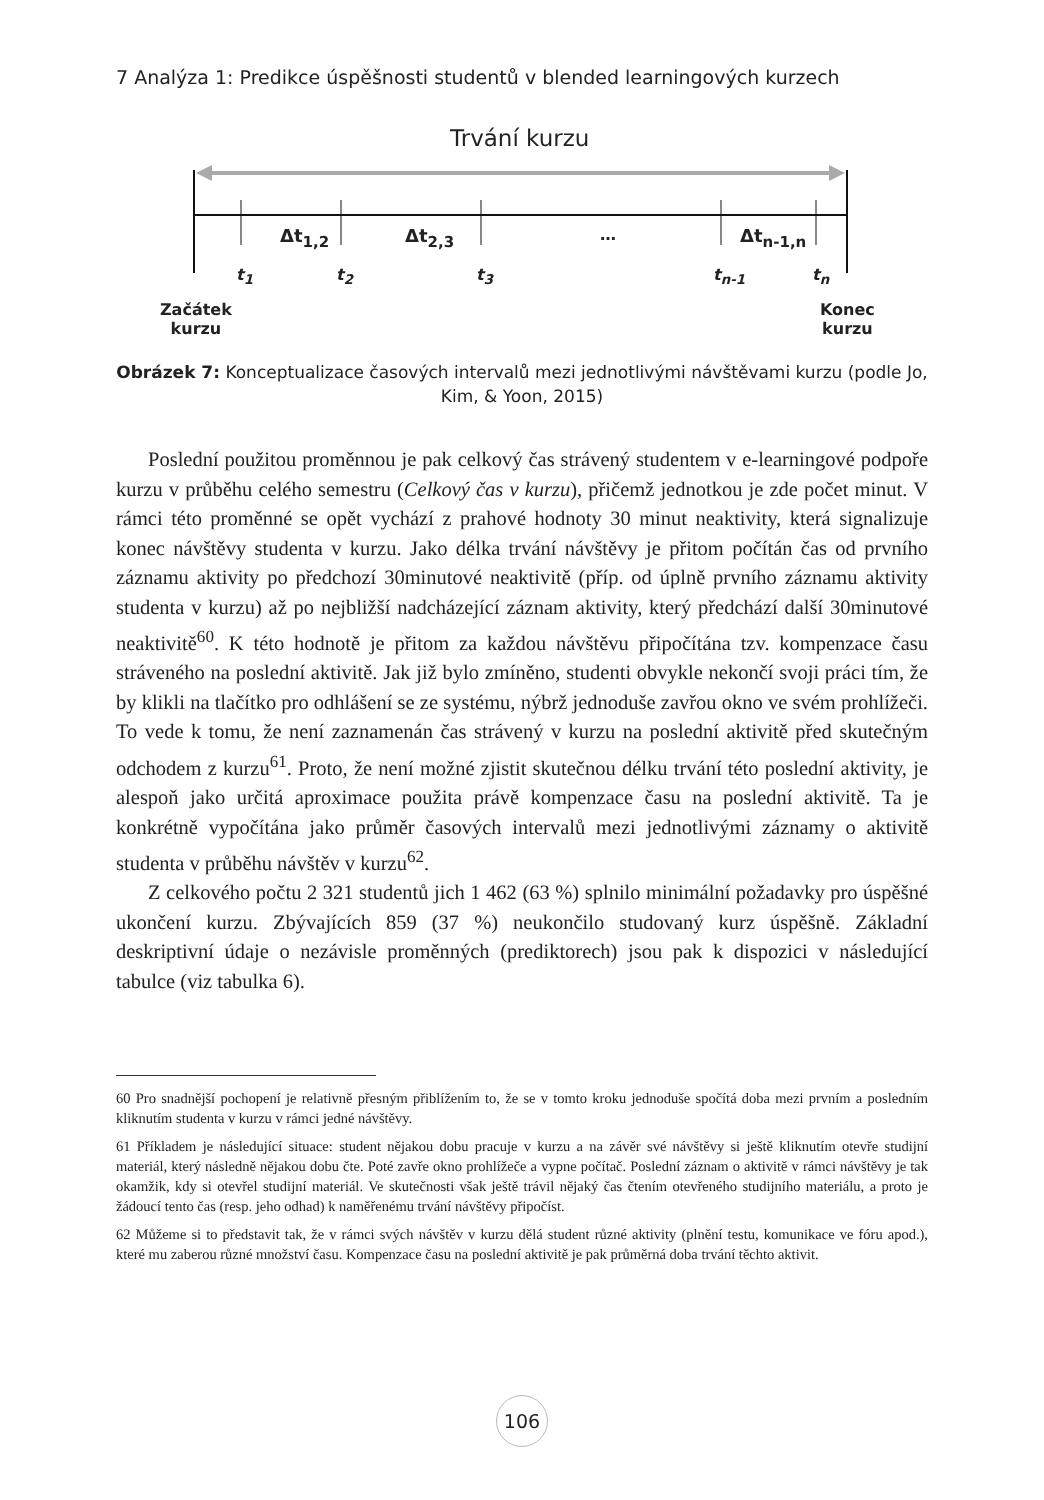7 Analýza 1: Predikce úspěšnosti studentů v blended learningových kurzech
Trvání kurzu
Δt<sub>1,2</sub> Δt<sub>2,3</sub> … Δt<sub>n-1,n</sub>
t<sub>1</sub> t<sub>2</sub> t<sub>3</sub> t<sub>n-1</sub> t<sub>n</sub>
Začátek
kurzu
Konec
kurzu
Obrázek 7: Konceptualizace časových intervalů mezi jednotlivými návštěvami kurzu (podle Jo, Kim, & Yoon, 2015)
Poslední použitou proměnnou je pak celkový čas strávený studentem v e-learningové podpoře kurzu v průběhu celého semestru (Celkový čas v kurzu), přičemž jednotkou je zde počet minut. V rámci této proměnné se opět vychází z prahové hodnoty 30 minut neaktivity, která signalizuje konec návštěvy studenta v kurzu. Jako délka trvání návštěvy je přitom počítán čas od prvního záznamu aktivity po předchozí 30minutové neaktivitě (příp. od úplně prvního záznamu aktivity studenta v kurzu) až po nejbližší nadcházející záznam aktivity, který předchází další 30minutové neaktivitě<sup>60</sup>. K této hodnotě je přitom za každou návštěvu připočítána tzv. kompenzace času stráveného na poslední aktivitě. Jak již bylo zmíněno, studenti obvykle nekončí svoji práci tím, že by klikli na tlačítko pro odhlášení se ze systému, nýbrž jednoduše zavřou okno ve svém prohlížeči. To vede k tomu, že není zaznamenán čas strávený v kurzu na poslední aktivitě před skutečným odchodem z kurzu<sup>61</sup>. Proto, že není možné zjistit skutečnou délku trvání této poslední aktivity, je alespoň jako určitá aproximace použita právě kompenzace času na poslední aktivitě. Ta je konkrétně vypočítána jako průměr časových intervalů mezi jednotlivými záznamy o aktivitě studenta v průběhu návštěv v kurzu<sup>62</sup>.
Z celkového počtu 2 321 studentů jich 1 462 (63 %) splnilo minimální požadavky pro úspěšné ukončení kurzu. Zbývajících 859 (37 %) neukončilo studovaný kurz úspěšně. Základní deskriptivní údaje o nezávisle proměnných (prediktorech) jsou pak k dispozici v následující tabulce (viz tabulka 6).
60 Pro snadnější pochopení je relativně přesným přiblížením to, že se v tomto kroku jednoduše spočítá doba mezi prvním a posledním kliknutím studenta v kurzu v rámci jedné návštěvy.
61 Příkladem je následující situace: student nějakou dobu pracuje v kurzu a na závěr své návštěvy si ještě kliknutím otevře studijní materiál, který následně nějakou dobu čte. Poté zavře okno prohlížeče a vypne počítač. Poslední záznam o aktivitě v rámci návštěvy je tak okamžik, kdy si otevřel studijní materiál. Ve skutečnosti však ještě trávil nějaký čas čtením otevřeného studijního materiálu, a proto je žádoucí tento čas (resp. jeho odhad) k naměřenému trvání návštěvy připočíst.
62 Můžeme si to představit tak, že v rámci svých návštěv v kurzu dělá student různé aktivity (plnění testu, komunikace ve fóru apod.), které mu zaberou různé množství času. Kompenzace času na poslední aktivitě je pak průměrná doba trvání těchto aktivit.
106